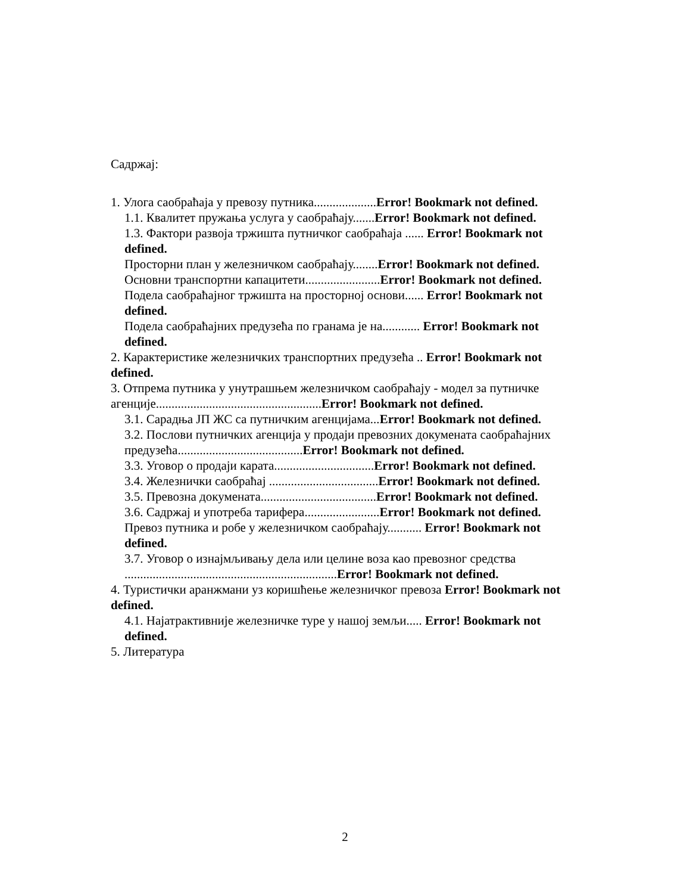Садржај:
1. Улога саобраћаја у превозу путника....................Error! Bookmark not defined.
1.1. Квалитет пружања услуга у саобраћају.......Error! Bookmark not defined.
1.3. Фактори развоја тржишта путничког саобраћаја ...... Error! Bookmark not defined.
Просторни план у железничком саобраћају........Error! Bookmark not defined.
Основни транспортни капацитети........................Error! Bookmark not defined.
Подела саобраћајног тржишта на просторној основи...... Error! Bookmark not defined.
Подела саобраћајних предузећа по гранама је на............ Error! Bookmark not defined.
2. Карактеристике железничких транспортних предузећа .. Error! Bookmark not defined.
3. Отпрема путника у унутрашњем железничком саобраћају - модел за путничке агенције.....................................................Error! Bookmark not defined.
3.1. Сарадња ЈП ЖС са путничким агенцијама...Error! Bookmark not defined.
3.2. Послови путничких агенција у продаји превозних докумената саобраћајних предузећа........................................Error! Bookmark not defined.
3.3. Уговор о продаји карата................................Error! Bookmark not defined.
3.4. Железнички саобраћај ...................................Error! Bookmark not defined.
3.5. Превозна докумената.....................................Error! Bookmark not defined.
3.6. Садржај и употреба тарифера........................Error! Bookmark not defined.
Превоз путника и робе у железничком саобраћају........... Error! Bookmark not defined.
3.7. Уговор о изнајмљивању дела или целине воза као превозног средства ....................................................................Error! Bookmark not defined.
4. Туристички аранжмани уз коришћење железничког превоза Error! Bookmark not defined.
4.1. Најатрактивније железничке туре у нашој земљи..... Error! Bookmark not defined.
5. Литература
2